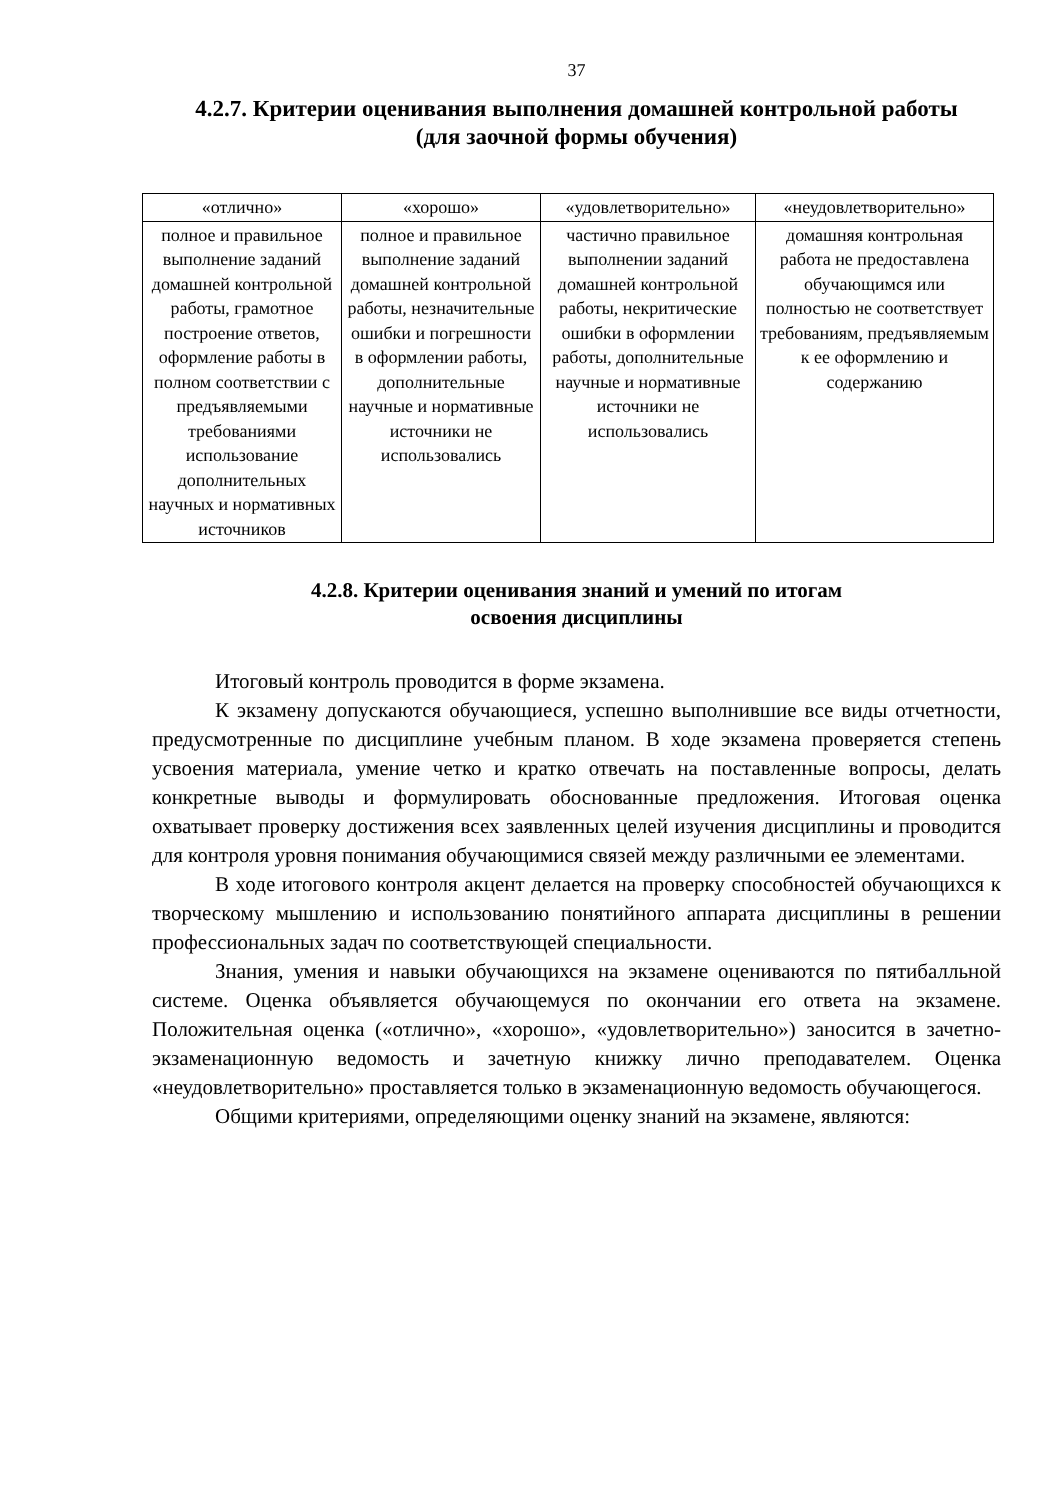37
4.2.7. Критерии оценивания выполнения домашней контрольной работы
(для заочной формы обучения)
| «отлично» | «хорошо» | «удовлетворительно» | «неудовлетворительно» |
| --- | --- | --- | --- |
| полное и правильное выполнение заданий домашней контрольной работы, грамотное построение ответов, оформление работы в полном соответствии с предъявляемыми требованиями использование дополнительных научных и нормативных источников | полное и правильное выполнение заданий домашней контрольной работы, незначительные ошибки и погрешности в оформлении работы, дополнительные научные и нормативные источники не использовались | частично правильное выполнении заданий домашней контрольной работы, некритические ошибки в оформлении работы, дополнительные научные и нормативные источники не использовались | домашняя контрольная работа не предоставлена обучающимся или полностью не соответствует требованиям, предъявляемым к ее оформлению и содержанию |
4.2.8. Критерии оценивания знаний и умений по итогам
освоения дисциплины
Итоговый контроль проводится в форме экзамена.
К экзамену допускаются обучающиеся, успешно выполнившие все виды отчетности, предусмотренные по дисциплине учебным планом. В ходе экзамена проверяется степень усвоения материала, умение четко и кратко отвечать на поставленные вопросы, делать конкретные выводы и формулировать обоснованные предложения. Итоговая оценка охватывает проверку достижения всех заявленных целей изучения дисциплины и проводится для контроля уровня понимания обучающимися связей между различными ее элементами.
В ходе итогового контроля акцент делается на проверку способностей обучающихся к творческому мышлению и использованию понятийного аппарата дисциплины в решении профессиональных задач по соответствующей специальности.
Знания, умения и навыки обучающихся на экзамене оцениваются по пятибалльной системе. Оценка объявляется обучающемуся по окончании его ответа на экзамене. Положительная оценка («отлично», «хорошо», «удовлетворительно») заносится в зачетно-экзаменационную ведомость и зачетную книжку лично преподавателем. Оценка «неудовлетворительно» проставляется только в экзаменационную ведомость обучающегося.
Общими критериями, определяющими оценку знаний на экзамене, являются: